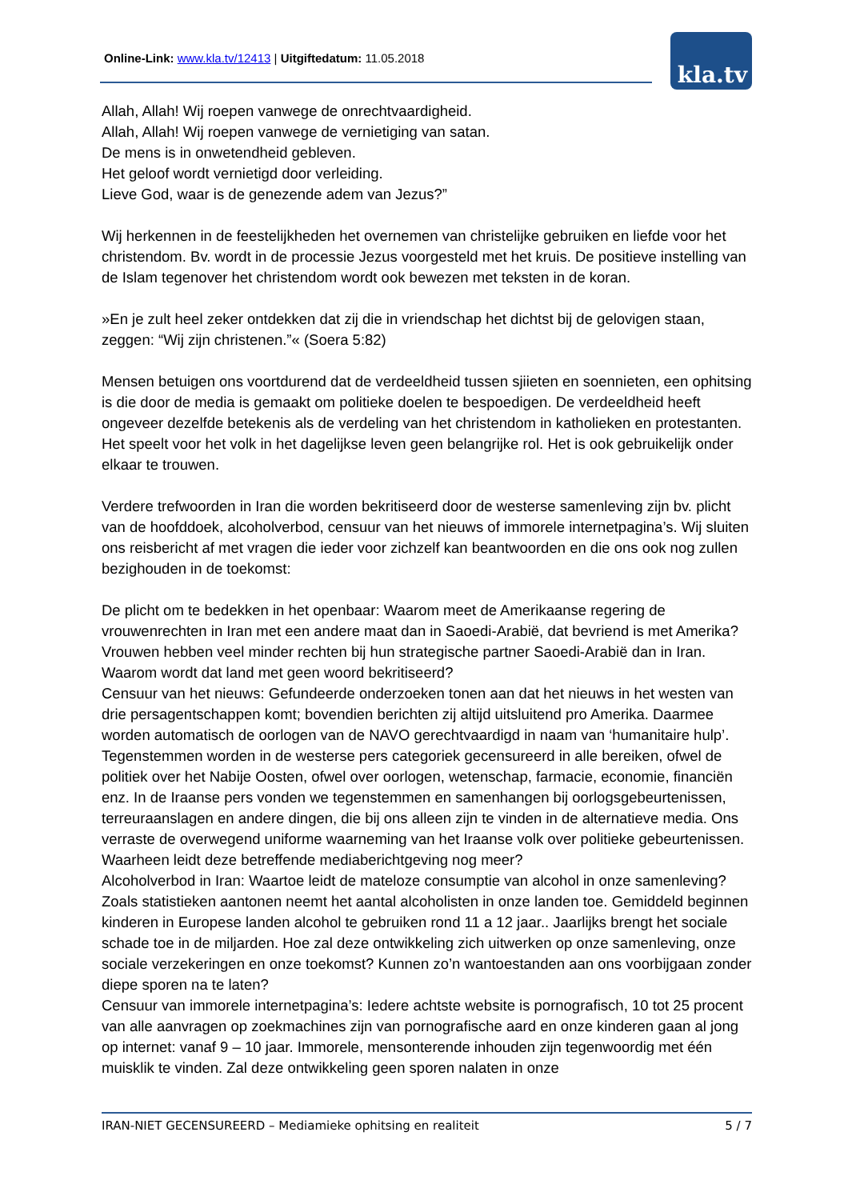Online-Link: www.kla.tv/12413 | Uitgiftedatum: 11.05.2018 kla.tv
Allah, Allah! Wij roepen vanwege de onrechtvaardigheid.
Allah, Allah! Wij roepen vanwege de vernietiging van satan.
De mens is in onwetendheid gebleven.
Het geloof wordt vernietigd door verleiding.
Lieve God, waar is de genezende adem van Jezus?”
Wij herkennen in de feestelijkheden het overnemen van christelijke gebruiken en liefde voor het christendom. Bv. wordt in de processie Jezus voorgesteld met het kruis. De positieve instelling van de Islam tegenover het christendom wordt ook bewezen met teksten in de koran.
»En je zult heel zeker ontdekken dat zij die in vriendschap het dichtst bij de gelovigen staan, zeggen: “Wij zijn christenen.”« (Soera 5:82)
Mensen betuigen ons voortdurend dat de verdeeldheid tussen sjiieten en soennieten, een ophitsing is die door de media is gemaakt om politieke doelen te bespoedigen. De verdeeldheid heeft ongeveer dezelfde betekenis als de verdeling van het christendom in katholieken en protestanten. Het speelt voor het volk in het dagelijkse leven geen belangrijke rol. Het is ook gebruikelijk onder elkaar te trouwen.
Verdere trefwoorden in Iran die worden bekritiseerd door de westerse samenleving zijn bv. plicht van de hoofddoek, alcoholverbod, censuur van het nieuws of immorele internetpagina’s. Wij sluiten ons reisbericht af met vragen die ieder voor zichzelf kan beantwoorden en die ons ook nog zullen bezighouden in de toekomst:
De plicht om te bedekken in het openbaar: Waarom meet de Amerikaanse regering de vrouwenrechten in Iran met een andere maat dan in Saoedi-Arabië, dat bevriend is met Amerika? Vrouwen hebben veel minder rechten bij hun strategische partner Saoedi-Arabië dan in Iran. Waarom wordt dat land met geen woord bekritiseerd?
Censuur van het nieuws: Gefundeerde onderzoeken tonen aan dat het nieuws in het westen van drie persagentschappen komt; bovendien berichten zij altijd uitsluitend pro Amerika. Daarmee worden automatisch de oorlogen van de NAVO gerechtvaardigd in naam van ‘humanitaire hulp’. Tegenstemmen worden in de westerse pers categoriek gecensureerd in alle bereiken, ofwel de politiek over het Nabije Oosten, ofwel over oorlogen, wetenschap, farmacie, economie, financiën enz. In de Iraanse pers vonden we tegenstemmen en samenhangen bij oorlogsgebeurtenissen, terreuraanslagen en andere dingen, die bij ons alleen zijn te vinden in de alternatieve media. Ons verraste de overwegend uniforme waarneming van het Iraanse volk over politieke gebeurtenissen. Waarheen leidt deze betreffende mediaberichtgeving nog meer?
Alcoholverbod in Iran: Waartoe leidt de mateloze consumptie van alcohol in onze samenleving? Zoals statistieken aantonen neemt het aantal alcoholisten in onze landen toe. Gemiddeld beginnen kinderen in Europese landen alcohol te gebruiken rond 11 a 12 jaar.. Jaarlijks brengt het sociale schade toe in de miljarden. Hoe zal deze ontwikkeling zich uitwerken op onze samenleving, onze sociale verzekeringen en onze toekomst? Kunnen zo’n wantoestanden aan ons voorbijgaan zonder diepe sporen na te laten?
Censuur van immorele internetpagina’s: Iedere achtste website is pornografisch, 10 tot 25 procent van alle aanvragen op zoekmachines zijn van pornografische aard en onze kinderen gaan al jong op internet: vanaf 9 – 10 jaar. Immorele, mensonterende inhouden zijn tegenwoordig met één muisklik te vinden. Zal deze ontwikkeling geen sporen nalaten in onze
IRAN-NIET GECENSUREERD – Mediamieke ophitsing en realiteit 5 / 7